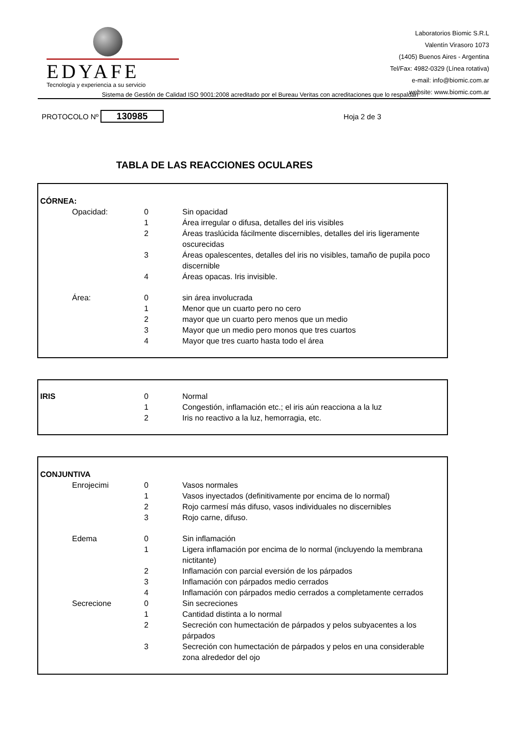EDYAFE
Tecnología y experiencia a su servicio
Laboratorios Biomic S.R.L
Valentín Virasoro 1073
(1405) Buenos Aires - Argentina
Tel/Fax: 4982-0329 (Línea rotativa)
e-mail: info@biomic.com.ar
website: www.biomic.com.ar
Sistema de Gestión de Calidad ISO 9001:2008 acreditado por el Bureau Veritas con acreditaciones que lo respaldan
PROTOCOLO Nº 130985 Hoja 2 de 3
TABLA DE LAS REACCIONES OCULARES
| CÓRNEA: | | | |
| | Opacidad: | 0 | Sin opacidad |
| | | 1 | Área irregular o difusa, detalles del iris visibles |
| | | 2 | Áreas traslúcida fácilmente discernibles, detalles del iris ligeramente oscurecidas |
| | | 3 | Áreas opalescentes, detalles del iris no visibles, tamaño de pupila poco discernible |
| | | 4 | Áreas opacas. Iris invisible. |
| | Área: | 0 | sin área involucrada |
| | | 1 | Menor que un cuarto pero no cero |
| | | 2 | mayor que un cuarto pero menos que un medio |
| | | 3 | Mayor que un medio pero monos que tres cuartos |
| | | 4 | Mayor que tres cuarto hasta todo el área |
| IRIS | 0 | Normal |
| | 1 | Congestión, inflamación etc.; el iris aún reacciona a la luz |
| | 2 | Iris no reactivo a la luz, hemorragia, etc. |
| CONJUNTIVA | | | |
| | Enrojecimi | 0 | Vasos normales |
| | | 1 | Vasos inyectados (definitivamente por encima de lo normal) |
| | | 2 | Rojo carmesí más difuso, vasos individuales no discernibles |
| | | 3 | Rojo carne, difuso. |
| | Edema | 0 | Sin inflamación |
| | | 1 | Ligera inflamación por encima de lo normal (incluyendo la membrana nictitante) |
| | | 2 | Inflamación con parcial eversión de los párpados |
| | | 3 | Inflamación con párpados medio cerrados |
| | | 4 | Inflamación con párpados medio cerrados a completamente cerrados |
| | Secrecione | 0 | Sin secreciones |
| | | 1 | Cantidad distinta a lo normal |
| | | 2 | Secreción con humectación de párpados y pelos subyacentes a los párpados |
| | | 3 | Secreción con humectación de párpados y pelos en una considerable zona alrededor del ojo |